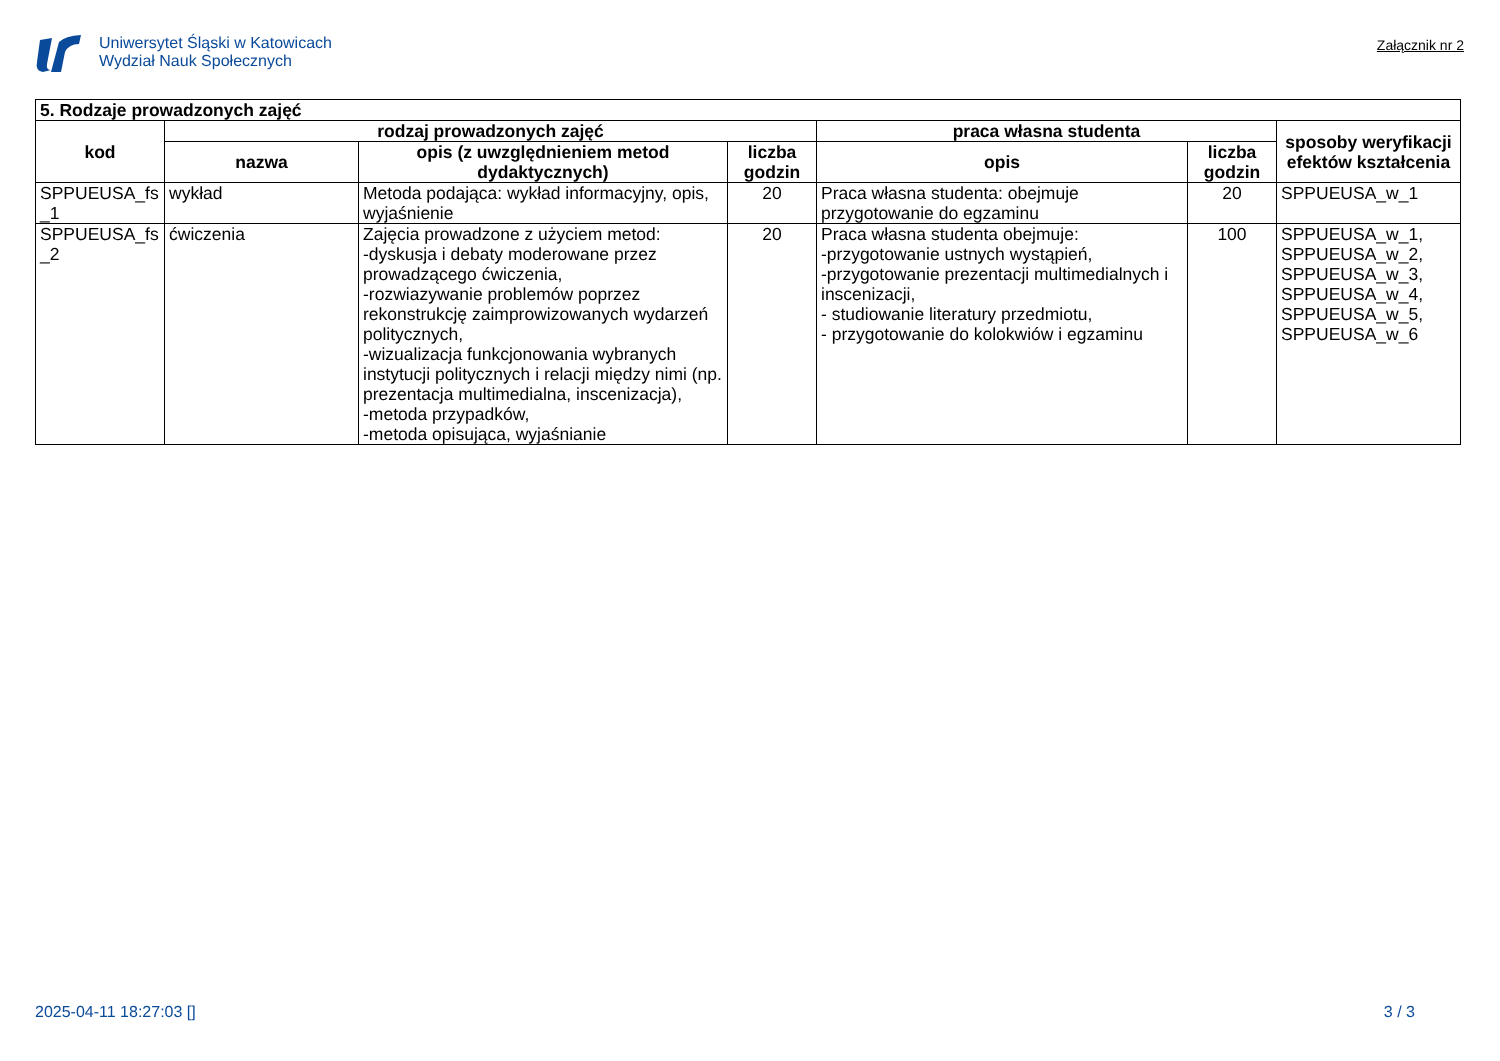Uniwersytet Śląski w Katowicach
Wydział Nauk Społecznych
Załącznik nr 2
| 5. Rodzaje prowadzonych zajęć | | | | | | |
| --- | --- | --- | --- | --- | --- | --- |
| kod | rodzaj prowadzonych zajęć | | | praca własna studenta | | sposoby weryfikacji efektów kształcenia |
| | nazwa | opis (z uwzględnieniem metod dydaktycznych) | liczba godzin | opis | liczba godzin | |
| SPPUEUSA_fs _1 | wykład | Metoda podająca: wykład informacyjny, opis, wyjaśnienie | 20 | Praca własna studenta: obejmuje przygotowanie do egzaminu | 20 | SPPUEUSA_w_1 |
| SPPUEUSA_fs _2 | ćwiczenia | Zajęcia prowadzone z użyciem metod: -dyskusja i debaty moderowane przez prowadzącego ćwiczenia, -rozwiazywanie problemów poprzez rekonstrukcję zaimprowizowanych wydarzeń politycznych, -wizualizacja funkcjonowania wybranych instytucji politycznych i relacji między nimi (np. prezentacja multimedialna, inscenizacja), -metoda przypadków, -metoda opisująca, wyjaśnianie | 20 | Praca własna studenta obejmuje: -przygotowanie ustnych wystąpień, -przygotowanie prezentacji multimedialnych i inscenizacji, - studiowanie literatury przedmiotu, - przygotowanie do kolokwiów i egzaminu | 100 | SPPUEUSA_w_1, SPPUEUSA_w_2, SPPUEUSA_w_3, SPPUEUSA_w_4, SPPUEUSA_w_5, SPPUEUSA_w_6 |
2025-04-11 18:27:03 [] 3 / 3